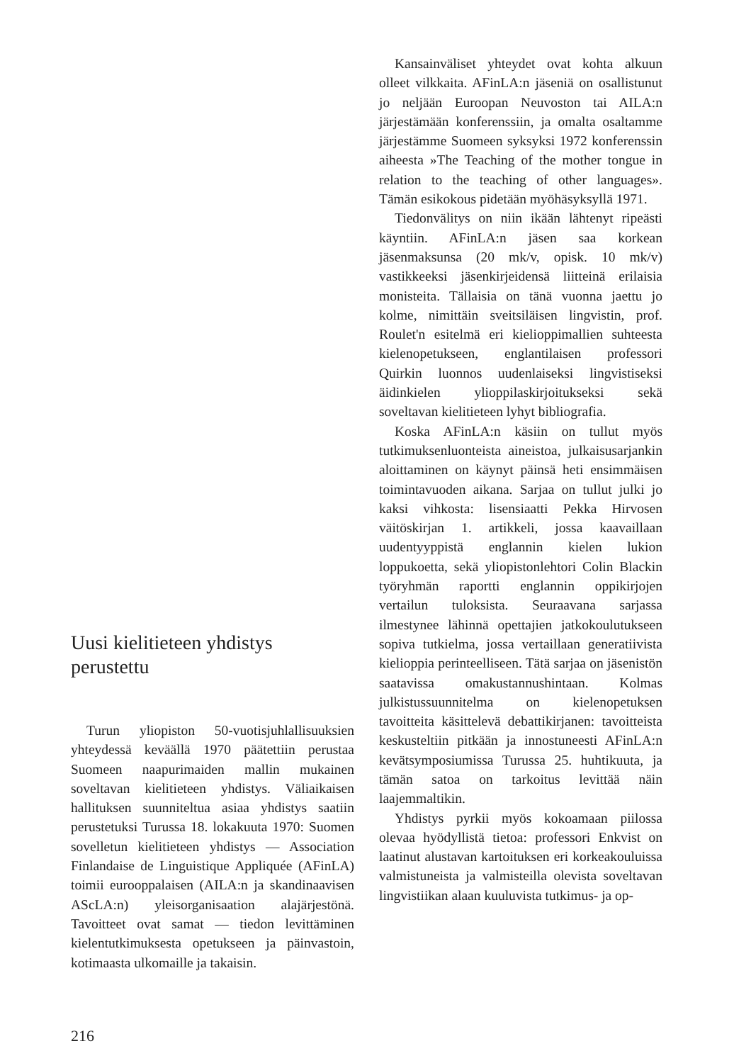Uusi kielitieteen yhdistys perustettu
Turun yliopiston 50-vuotisjuhlallisuuksien yhteydessä keväällä 1970 päätettiin perustaa Suomeen naapurimaiden mallin mukainen soveltavan kielitieteen yhdistys. Väliaikaisen hallituksen suunniteltua asiaa yhdistys saatiin perustetuksi Turussa 18. lokakuuta 1970: Suomen sovelletun kielitieteen yhdistys — Association Finlandaise de Linguistique Appliquée (AFinLA) toimii eurooppalaisen (AILA:n ja skandinaavisen AScLA:n) yleisorganisaation alajärjestönä. Tavoitteet ovat samat — tiedon levittäminen kielentutkimuksesta opetukseen ja päinvastoin, kotimaasta ulkomaille ja takaisin.
Kansainväliset yhteydet ovat kohta alkuun olleet vilkkaita. AFinLA:n jäseniä on osallistunut jo neljään Euroopan Neuvoston tai AILA:n järjestämään konferenssiin, ja omalta osaltamme järjestämme Suomeen syksyksi 1972 konferenssin aiheesta »The Teaching of the mother tongue in relation to the teaching of other languages». Tämän esikokous pidetään myöhäsyksyllä 1971.
Tiedonvälitys on niin ikään lähtenyt ripeästi käyntiin. AFinLA:n jäsen saa korkean jäsenmaksunsa (20 mk/v, opisk. 10 mk/v) vastikkeeksi jäsenkirjeidensä liitteinä erilaisia monisteita. Tällaisia on tänä vuonna jaettu jo kolme, nimittäin sveitsiläisen lingvistin, prof. Roulet'n esitelmä eri kielioppimallien suhteesta kielenopetukseen, englantilaisen professori Quirkin luonnos uudenlaiseksi lingvistiseksi äidinkielen ylioppilaskirjoitukseksi sekä soveltavan kielitieteen lyhyt bibliografia.
Koska AFinLA:n käsiin on tullut myös tutkimuksenluonteista aineistoa, julkaisusarjankin aloittaminen on käynyt päinsä heti ensimmäisen toimintavuoden aikana. Sarjaa on tullut julki jo kaksi vihkosta: lisensiaatti Pekka Hirvosen väitöskirjan 1. artikkeli, jossa kaavaillaan uudentyyppistä englannin kielen lukion loppukoetta, sekä yliopistonlehtori Colin Blackin työryhmän raportti englannin oppikirjojen vertailun tuloksista. Seuraavana sarjassa ilmestynee lähinnä opettajien jatkokoulutukseen sopiva tutkielma, jossa vertaillaan generatiivista kielioppia perinteelliseen. Tätä sarjaa on jäsenistön saatavissa omakustannushintaan. Kolmas julkistussuunnitelma on kielenopetuksen tavoitteita käsittelevä debattikirjanen: tavoitteista keskusteltiin pitkään ja innostuneesti AFinLA:n kevätsymposiumissa Turussa 25. huhtikuuta, ja tämän satoa on tarkoitus levittää näin laajemmaltikin.
Yhdistys pyrkii myös kokoamaan piilossa olevaa hyödyllistä tietoa: professori Enkvist on laatinut alustavan kartoituksen eri korkeakouluissa valmistuneista ja valmisteilla olevista soveltavan lingvistiikan alaan kuuluvista tutkimus- ja op-
216